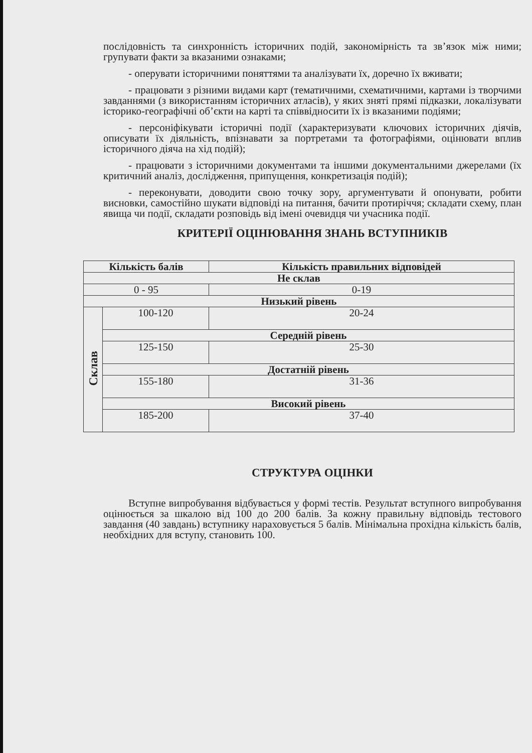послідовність та синхронність історичних подій, закономірність та зв’язок між ними; групувати факти за вказаними ознаками;
- оперувати історичними поняттями та аналізувати їх, доречно їх вживати;
- працювати з різними видами карт (тематичними, схематичними, картами із творчими завданнями (з використанням історичних атласів), у яких зняті прямі підказки, локалізувати історико-географічні об’єкти на карті та співвідносити їх із вказаними подіями;
- персоніфікувати історичні події (характеризувати ключових історичних діячів, описувати їх діяльність, впізнавати за портретами та фотографіями, оцінювати вплив історичного діяча на хід подій);
- працювати з історичними документами та іншими документальними джерелами (їх критичний аналіз, дослідження, припущення, конкретизація подій);
- переконувати, доводити свою точку зору, аргументувати й опонувати, робити висновки, самостійно шукати відповіді на питання, бачити протиріччя; складати схему, план явища чи події, складати розповідь від імені очевидця чи учасника події.
КРИТЕРІЇ ОЦІНЮВАННЯ ЗНАНЬ ВСТУПНИКІВ
| Кількість балів | | Кількість правильних відповідей |
| --- | --- | --- |
| Не склав | | |
| 0 - 95 | | 0-19 |
| Низький рівень | | |
| Склав | 100-120 | 20-24 |
| | Середній рівень | |
| | 125-150 | 25-30 |
| | Достатній рівень | |
| | 155-180 | 31-36 |
| | Високий рівень | |
| | 185-200 | 37-40 |
СТРУКТУРА ОЦІНКИ
Вступне випробування відбувається у формі тестів. Результат вступного випробування оцінюється за шкалою від 100 до 200 балів. За кожну правильну відповідь тестового завдання (40 завдань) вступнику нараховується 5 балів. Мінімальна прохідна кількість балів, необхідних для вступу, становить 100.